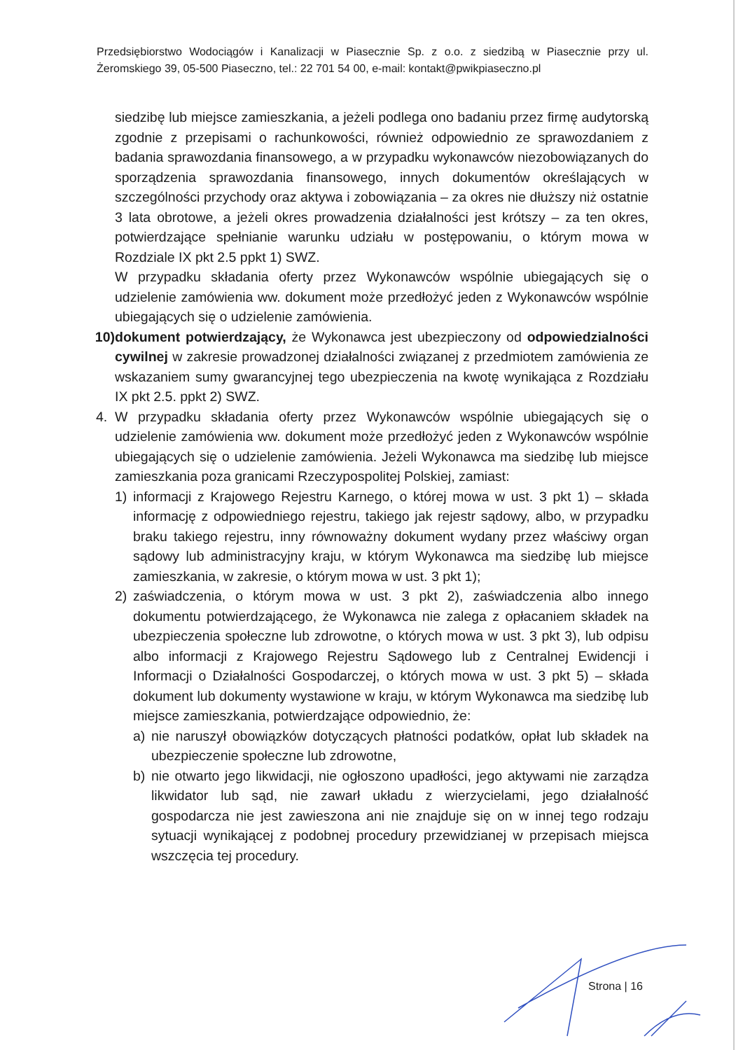Przedsiębiorstwo Wodociągów i Kanalizacji w Piasecznie Sp. z o.o. z siedzibą w Piasecznie przy ul. Żeromskiego 39, 05-500 Piaseczno, tel.: 22 701 54 00, e-mail: kontakt@pwikpiaseczno.pl
siedzibę lub miejsce zamieszkania, a jeżeli podlega ono badaniu przez firmę audytorską zgodnie z przepisami o rachunkowości, również odpowiednio ze sprawozdaniem z badania sprawozdania finansowego, a w przypadku wykonawców niezobowiązanych do sporządzenia sprawozdania finansowego, innych dokumentów określających w szczególności przychody oraz aktywa i zobowiązania – za okres nie dłuższy niż ostatnie 3 lata obrotowe, a jeżeli okres prowadzenia działalności jest krótszy – za ten okres, potwierdzające spełnianie warunku udziału w postępowaniu, o którym mowa w Rozdziale IX pkt 2.5 ppkt 1) SWZ.
W przypadku składania oferty przez Wykonawców wspólnie ubiegających się o udzielenie zamówienia ww. dokument może przedłożyć jeden z Wykonawców wspólnie ubiegających się o udzielenie zamówienia.
10) dokument potwierdzający, że Wykonawca jest ubezpieczony od odpowiedzialności cywilnej w zakresie prowadzonej działalności związanej z przedmiotem zamówienia ze wskazaniem sumy gwarancyjnej tego ubezpieczenia na kwotę wynikająca z Rozdziału IX pkt 2.5. ppkt 2) SWZ.
4. W przypadku składania oferty przez Wykonawców wspólnie ubiegających się o udzielenie zamówienia ww. dokument może przedłożyć jeden z Wykonawców wspólnie ubiegających się o udzielenie zamówienia. Jeżeli Wykonawca ma siedzibę lub miejsce zamieszkania poza granicami Rzeczypospolitej Polskiej, zamiast:
1) informacji z Krajowego Rejestru Karnego, o której mowa w ust. 3 pkt 1) – składa informację z odpowiedniego rejestru, takiego jak rejestr sądowy, albo, w przypadku braku takiego rejestru, inny równoważny dokument wydany przez właściwy organ sądowy lub administracyjny kraju, w którym Wykonawca ma siedzibę lub miejsce zamieszkania, w zakresie, o którym mowa w ust. 3 pkt 1);
2) zaświadczenia, o którym mowa w ust. 3 pkt 2), zaświadczenia albo innego dokumentu potwierdzającego, że Wykonawca nie zalega z opłacaniem składek na ubezpieczenia społeczne lub zdrowotne, o których mowa w ust. 3 pkt 3), lub odpisu albo informacji z Krajowego Rejestru Sądowego lub z Centralnej Ewidencji i Informacji o Działalności Gospodarczej, o których mowa w ust. 3 pkt 5) – składa dokument lub dokumenty wystawione w kraju, w którym Wykonawca ma siedzibę lub miejsce zamieszkania, potwierdzające odpowiednio, że:
a) nie naruszył obowiązków dotyczących płatności podatków, opłat lub składek na ubezpieczenie społeczne lub zdrowotne,
b) nie otwarto jego likwidacji, nie ogłoszono upadłości, jego aktywami nie zarządza likwidator lub sąd, nie zawarł układu z wierzycielami, jego działalność gospodarcza nie jest zawieszona ani nie znajduje się on w innej tego rodzaju sytuacji wynikającej z podobnej procedury przewidzianej w przepisach miejsca wszczęcia tej procedury.
Strona | 16